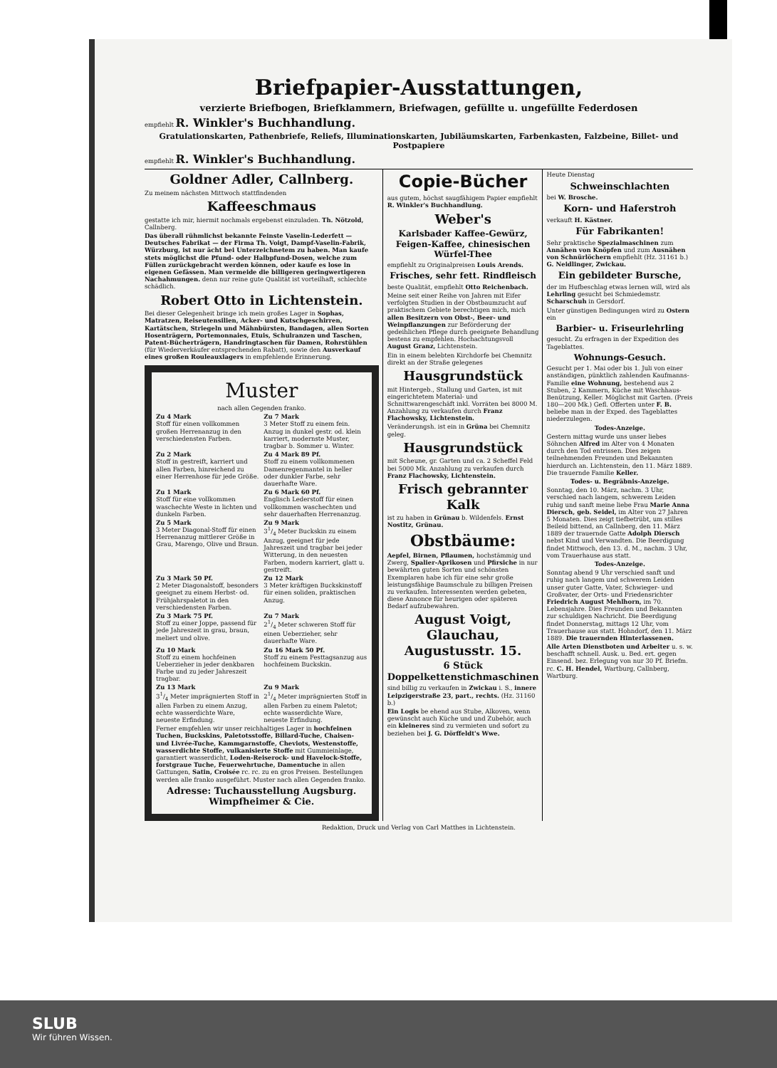Briefpapier-Ausstattungen,
verzierte Briefbogen, Briefklammern, Briefwagen, gefüllte u. ungefüllte Federdosen
empfiehlt R. Winkler's Buchhandlung.
Gratulationskarten, Pathenbriefe, Reliefs, Illuminationskarten, Jubiläumskarten, Farbenkasten, Falzbeine, Billet- und Postpapiere
empfiehlt R. Winkler's Buchhandlung.
Goldner Adler, Callnberg.
Zu meinem nächsten Mittwoch stattfindenden
Kaffeeschmaus
gestatte ich mir, hiermit nochmals ergebenst einzuladen. Th. Nötzold, Callnberg.
Das überall rühmlichst bekannte Feinste Vaselin-Lederfett — Deutsches Fabrikat — der Firma Th. Voigt, Dampf-Vaselin-Fabrik, Würzburg, ist nur ächt bei Unterzeichnetem zu haben. Man kaufe stets möglichst die Pfund- oder Halbpfund-Dosen, welche zum Füllen zurückgebracht werden können, oder kaufe es lose in eigenen Gefässen. Man vermeide die billigeren geringwertigeren Nachahmungen. denn nur reine gute Qualität ist vorteilhaft, schlechte schädlich.
Robert Otto in Lichtenstein.
Bei dieser Gelegenheit bringe ich mein großes Lager in Sophas, Matratzen, Reiseutensilien, Acker- und Kutschgeschirren, Kartätschen, Striegeln und Mähnbürsten, Bandagen, allen Sorten Hosenträgern, Portemonnaies, Etuis, Schulranzen und Taschen, Patent-Bücherträgern, Handringtaschen für Damen, Rohrstühlen (für Wiederverkäufer entsprechenden Rabatt), sowie den Ausverkauf eines großen Rouleauxlagers in empfehlende Erinnerung.
Muster
nach allen Gegenden franko.
Zu 4 Mark
Stoff für einen vollkommen großen Herrenanzug in den verschiedensten Farben.
Zu 7 Mark
3 Meter Stoff zu einem fein. Anzug in dunkel gestr. od. klein karriert, modernste Muster, tragbar b. Sommer u. Winter.
Zu 2 Mark
Stoff in gestreift, karriert und allen Farben, hinreichend zu einer Herrenhose für jede Größe.
Zu 4 Mark 89 Pf.
Stoff zu einem vollkommenen Damenregenmantel in heller oder dunkler Farbe, sehr dauerhafte Ware.
Zu 1 Mark
Stoff für eine vollkommen waschechte Weste in lichten und dunkeln Farben.
Zu 6 Mark 60 Pf.
Englisch Lederstoff für einen vollkommen waschechten und sehr dauerhaften Herrenanzug.
Zu 5 Mark
3 Meter Diagonal-Stoff für einen Herrenanzug mittlerer Größe in Grau, Marengo, Olive und Braun.
Zu 9 Mark
31/4 Meter Buckskin zu einem Anzug, geeignet für jede Jahreszeit und tragbar bei jeder Witterung, in den neuesten Farben, modern karriert, glatt u. gestreift.
Zu 3 Mark 50 Pf.
2 Meter Diagonalstoff, besonders geeignet zu einem Herbst- od. Frühjahrspaletot in den verschiedensten Farben.
Zu 12 Mark
3 Meter kräftigen Buckskinstoff für einen soliden, praktischen Anzug.
Zu 3 Mark 75 Pf.
Stoff zu einer Joppe, passend für jede Jahreszeit in grau, braun, meliert und olive.
Zu 7 Mark
21/4 Meter schweren Stoff für einen Ueberzieher, sehr dauerhafte Ware.
Zu 10 Mark
Stoff zu einem hochfeinen Ueberzieher in jeder denkbaren Farbe und zu jeder Jahreszeit tragbar.
Zu 16 Mark 50 Pf.
Stoff zu einem Festtagsanzug aus hochfeinem Buckskin.
Zu 13 Mark
31/4 Meter imprägnierten Stoff in allen Farben zu einem Anzug, echte wasserdichte Ware, neueste Erfindung.
Zu 9 Mark
21/4 Meter imprägnierten Stoff in allen Farben zu einem Paletot; echte wasserdichte Ware, neueste Erfindung.
Ferner empfehlen wir unser reichhaltiges Lager in hochfeinen Tuchen, Buckskins, Paletotsstoffe, Billard-Tuche, Chaisen- und Livrée-Tuche, Kammgarnstoffe, Cheviots, Westenstoffe, wasserdichte Stoffe, vulkanisierte Stoffe mit Gummieinlage, garantiert wasserdicht, Loden-Reiserock- und Havelock-Stoffe, forstgraue Tuche, Feuerwehrtuche, Damentuche in allen Gattungen, Satin, Croisée rc. rc. zu en gros Preisen. Bestellungen werden alle franko ausgeführt. Muster nach allen Gegenden franko.
Adresse: Tuchausstellung Augsburg.
Wimpfheimer & Cie.
Copie-Bücher
aus gutem, höchst saugfähigem Papier empfiehlt R. Winkler's Buchhandlung.
Weber's
Karlsbader Kaffee-Gewürz, Feigen-Kaffee, chinesischen Würfel-Thee
empfiehlt zu Originalpreisen Louis Arends.
Frisches, sehr fett. Rindfleisch
beste Qualität, empfiehlt Otto Reichenbach.
Meine seit einer Reihe von Jahren mit Eifer verfolgten Studien in der Obstbaumzucht auf praktischem Gebiete berechtigen mich, mich allen Besitzern von Obst-, Beer- und Weinpflanzungen zur Beförderung der gedeihlichen Pflege durch geeignete Behandlung bestens zu empfehlen. Hochachtungsvoll August Granz, Lichtenstein.
Ein in einem belebten Kirchdorfe bei Chemnitz direkt an der Straße gelegenes
Hausgrundstück
mit Hintergeb., Stallung und Garten, ist mit eingerichtetem Material- und Schnittwarengeschäft inkl. Vorräten bei 8000 M. Anzahlung zu verkaufen durch Franz Flachowsky, Lichtenstein.
Veränderungsh. ist ein in Grüna bei Chemnitz geleg.
Hausgrundstück
mit Scheune, gr. Garten und ca. 2 Scheffel Feld bei 5000 Mk. Anzahlung zu verkaufen durch Franz Flachowsky, Lichtenstein.
Frisch gebrannter Kalk
ist zu haben in Grünau b. Wildenfels. Ernst Nostitz, Grünau.
Obstbäume:
Aepfel, Birnen, Pflaumen, hochstämmig und Zwerg, Spalier-Aprikosen und Pfirsiche in nur bewährten guten Sorten und schönsten Exemplaren habe ich für eine sehr große leistungsfähige Baumschule zu billigen Preisen zu verkaufen. Interessenten werden gebeten, diese Annonce für heurigen oder späteren Bedarf aufzubewahren.
August Voigt, Glauchau, Augustusstr. 15.
6 Stück Doppelkettenstichmaschinen
sind billig zu verkaufen in Zwickau i. S., innere Leipzigerstraße 23, part., rechts. (Hz. 31160 b.)
Ein Logis be ehend aus Stube, Alkoven, wenn gewünscht auch Küche und und Zubehör, auch ein kleineres sind zu vermieten und sofort zu beziehen bei J. G. Dörffeldt's Wwe.
Heute Dienstag
Schweinschlachten
bei W. Brosche.
Korn- und Haferstroh
verkauft H. Kästner.
Für Fabrikanten!
Sehr praktische Spezialmaschinen zum Annähen von Knöpfen und zum Ausnähen von Schnürlöchern empfiehlt (Hz. 31161 b.) G. Neidlinger, Zwickau.
Ein gebildeter Bursche,
der im Hufbeschlag etwas lernen will, wird als Lehrling gesucht bei Schmiedemstr. Scharschuh in Gersdorf.
Unter günstigen Bedingungen wird zu Ostern ein
Barbier- u. Friseurlehrling
gesucht. Zu erfragen in der Expedition des Tageblattes.
Wohnungs-Gesuch.
Gesucht per 1. Mai oder bis 1. Juli von einer anständigen, pünktlich zahlenden Kaufmanns-Familie eine Wohnung, bestehend aus 2 Stuben, 2 Kammern, Küche mit Waschhaus-Benützung, Keller. Möglichst mit Garten. (Preis 180—200 Mk.) Gefl. Offerten unter F. B. beliebe man in der Exped. des Tageblattes niederzulegen.
Todes-Anzeige.
Gestern mittag wurde uns unser liebes Söhnchen Alfred im Alter von 4 Monaten durch den Tod entrissen. Dies zeigen teilnehmenden Freunden und Bekannten hierdurch an. Lichtenstein, den 11. März 1889. Die trauernde Familie Keller.
Todes- u. Begräbnis-Anzeige.
Sonntag, den 10. März, nachm. 3 Uhr, verschied nach langem, schwerem Leiden ruhig und sanft meine liebe Frau Marie Anna Diersch, geb. Seidel, im Alter von 27 Jahren 5 Monaten. Dies zeigt tiefbetrübt, um stilles Beileid bittend, an Callnberg, den 11. März 1889 der trauernde Gatte Adolph Diersch nebst Kind und Verwandten. Die Beerdigung findet Mittwoch, den 13. d. M., nachm. 3 Uhr, vom Trauerhause aus statt.
Todes-Anzeige.
Sonntag abend 9 Uhr verschied sanft und ruhig nach langem und schwerem Leiden unser guter Gatte, Vater, Schwieger- und Großvater, der Orts- und Friedensrichter Friedrich August Mehlhorn, im 70. Lebensjahre. Dies Freunden und Bekannten zur schuldigen Nachricht. Die Beerdigung findet Donnerstag, mittags 12 Uhr, vom Trauerhause aus statt. Hohndorf, den 11. März 1889. Die trauernden Hinterlassenen.
Alle Arten Dienstboten und Arbeiter u. s. w. beschafft schnell. Ausk. u. Bed. ert. gegen Einsend. bez. Erlegung von nur 30 Pf. Briefm. rc. C. H. Hendel, Wartburg, Callnberg, Wartburg.
Redaktion, Druck und Verlag von Carl Matthes in Lichtenstein.
SLUB
Wir führen Wissen.